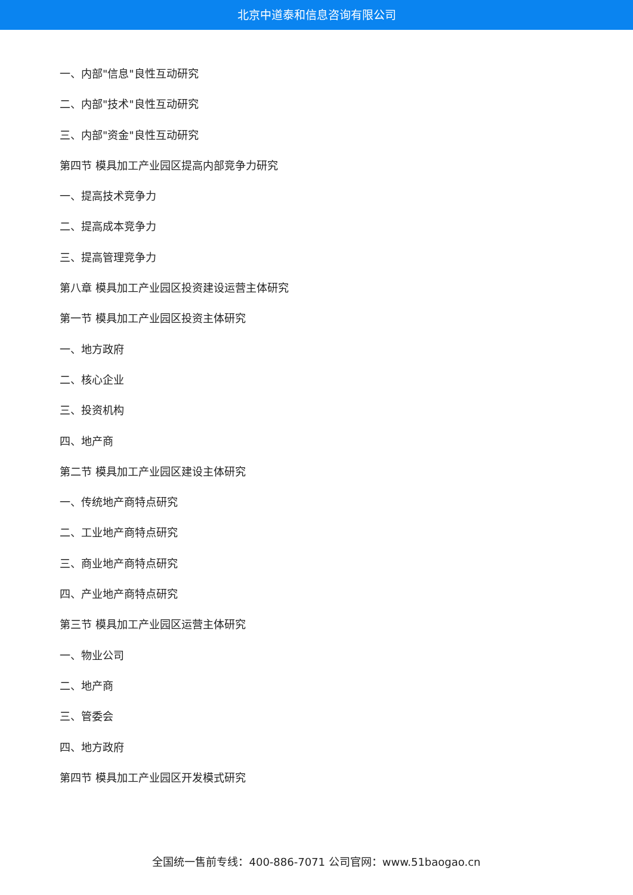北京中道泰和信息咨询有限公司
一、内部"信息"良性互动研究
二、内部"技术"良性互动研究
三、内部"资金"良性互动研究
第四节 模具加工产业园区提高内部竞争力研究
一、提高技术竞争力
二、提高成本竞争力
三、提高管理竞争力
第八章 模具加工产业园区投资建设运营主体研究
第一节 模具加工产业园区投资主体研究
一、地方政府
二、核心企业
三、投资机构
四、地产商
第二节 模具加工产业园区建设主体研究
一、传统地产商特点研究
二、工业地产商特点研究
三、商业地产商特点研究
四、产业地产商特点研究
第三节 模具加工产业园区运营主体研究
一、物业公司
二、地产商
三、管委会
四、地方政府
第四节 模具加工产业园区开发模式研究
全国统一售前专线：400-886-7071 公司官网：www.51baogao.cn